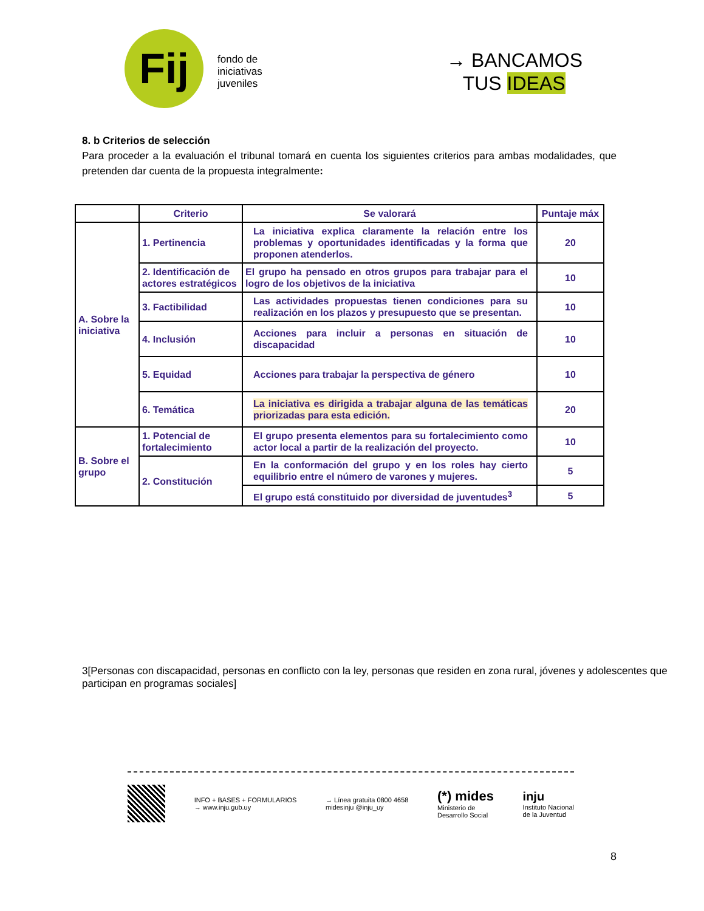Fij
fondo de
iniciativas
juveniles
→ BANCAMOS
TUS IDEAS
8. b Criterios de selección
Para proceder a la evaluación el tribunal tomará en cuenta los siguientes criterios para ambas modalidades, que pretenden dar cuenta de la propuesta integralmente:
| | Criterio | Se valorará | Puntaje máx |
| --- | --- | --- | --- |
| A. Sobre la iniciativa | 1. Pertinencia | La iniciativa explica claramente la relación entre los problemas y oportunidades identificadas y la forma que proponen atenderlos. | 20 |
| | 2. Identificación de actores estratégicos | El grupo ha pensado en otros grupos para trabajar para el logro de los objetivos de la iniciativa | 10 |
| | 3. Factibilidad | Las actividades propuestas tienen condiciones para su realización en los plazos y presupuesto que se presentan. | 10 |
| | 4. Inclusión | Acciones para incluir a personas en situación de discapacidad | 10 |
| | 5. Equidad | Acciones para trabajar la perspectiva de género | 10 |
| | 6. Temática | La iniciativa es dirigida a trabajar alguna de las temáticas priorizadas para esta edición. | 20 |
| B. Sobre el grupo | 1. Potencial de fortalecimiento | El grupo presenta elementos para su fortalecimiento como actor local a partir de la realización del proyecto. | 10 |
| | 2. Constitución | En la conformación del grupo y en los roles hay cierto equilibrio entre el número de varones y mujeres. | 5 |
| | | El grupo está constituido por diversidad de juventudes<sup>3</sup> | 5 |
3[Personas con discapacidad, personas en conflicto con la ley, personas que residen en zona rural, jóvenes y adolescentes que participan en programas sociales]
INFO + BASES + FORMULARIOS
→ www.inju.gub.uy
→ Línea gratuita 0800 4658
midesinju @inju_uy
(*) mides
Ministerio de
Desarrollo Social
inju
Instituto Nacional
de la Juventud
8